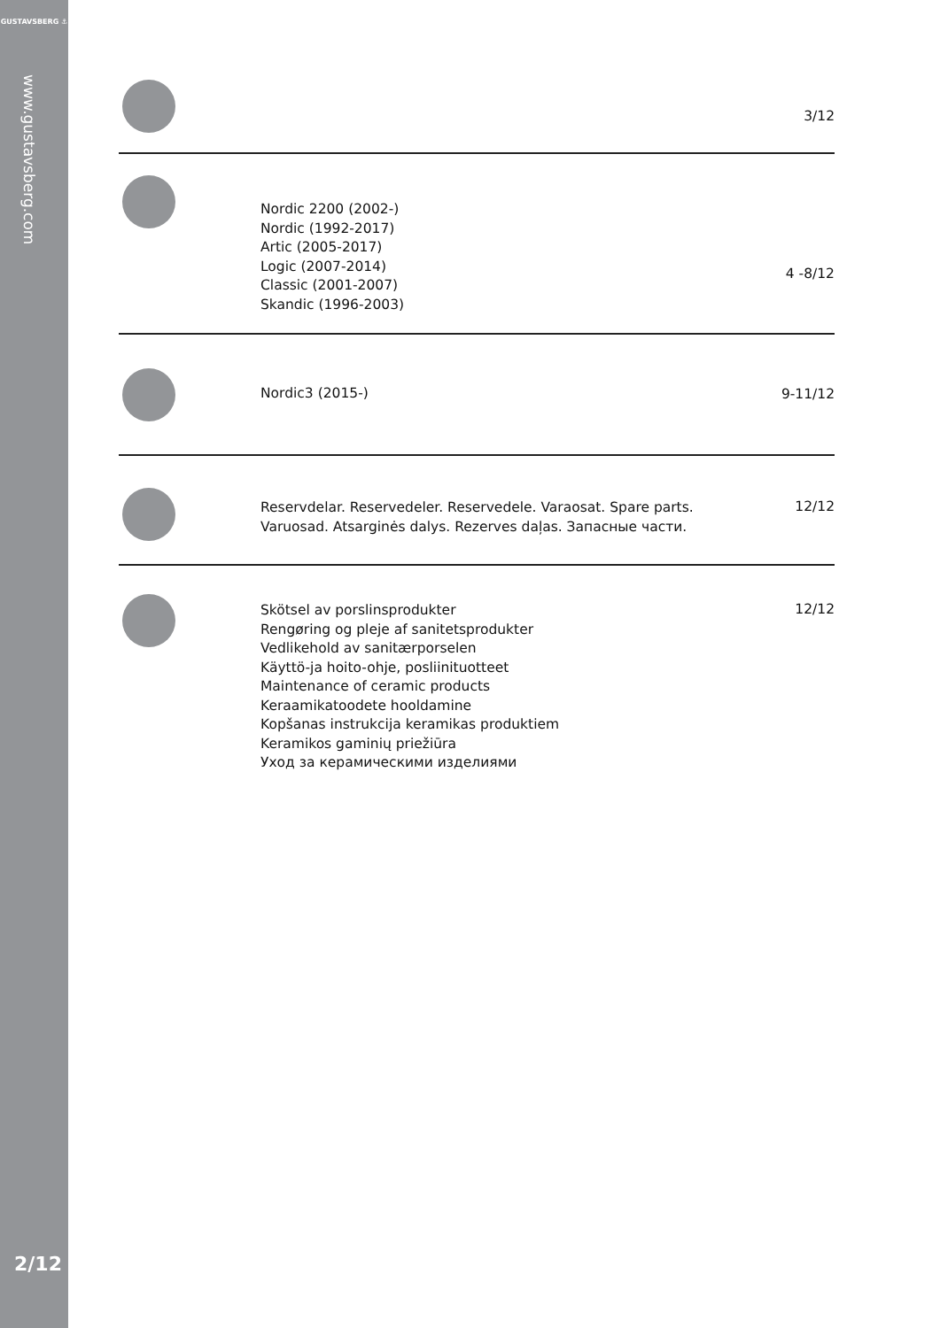GUSTAVSBERG ⚓
www.gustavsberg.com
2/12
3/12
Nordic 2200 (2002-)
Nordic (1992-2017)
Artic (2005-2017)
Logic (2007-2014)
Classic (2001-2007)
Skandic (1996-2003)
4 -8/12
Nordic3 (2015-)
9-11/12
Reservdelar. Reservedeler. Reservedele. Varaosat. Spare parts.
Varuosad. Atsarginės dalys. Rezerves daļas. Запасные части.
12/12
Skötsel av porslinsprodukter
Rengøring og pleje af sanitetsprodukter
Vedlikehold av sanitærporselen
Käyttö-ja hoito-ohje, posliinituotteet
Maintenance of ceramic products
Keraamikatoodete hooldamine
Kopšanas instrukcija keramikas produktiem
Keramikos gaminių priežiūra
Уход за керамическими изделиями
12/12